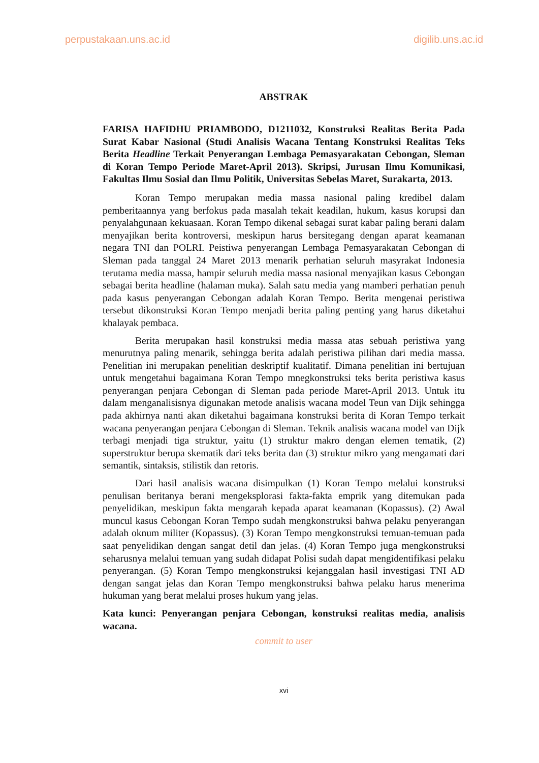perpustakaan.uns.ac.id digilib.uns.ac.id
ABSTRAK
FARISA HAFIDHU PRIAMBODO, D1211032, Konstruksi Realitas Berita Pada Surat Kabar Nasional (Studi Analisis Wacana Tentang Konstruksi Realitas Teks Berita Headline Terkait Penyerangan Lembaga Pemasyarakatan Cebongan, Sleman di Koran Tempo Periode Maret-April 2013). Skripsi, Jurusan Ilmu Komunikasi, Fakultas Ilmu Sosial dan Ilmu Politik, Universitas Sebelas Maret, Surakarta, 2013.
Koran Tempo merupakan media massa nasional paling kredibel dalam pemberitaannya yang berfokus pada masalah tekait keadilan, hukum, kasus korupsi dan penyalahgunaan kekuasaan. Koran Tempo dikenal sebagai surat kabar paling berani dalam menyajikan berita kontroversi, meskipun harus bersitegang dengan aparat keamanan negara TNI dan POLRI. Peistiwa penyerangan Lembaga Pemasyarakatan Cebongan di Sleman pada tanggal 24 Maret 2013 menarik perhatian seluruh masyrakat Indonesia terutama media massa, hampir seluruh media massa nasional menyajikan kasus Cebongan sebagai berita headline (halaman muka). Salah satu media yang mamberi perhatian penuh pada kasus penyerangan Cebongan adalah Koran Tempo. Berita mengenai peristiwa tersebut dikonstruksi Koran Tempo menjadi berita paling penting yang harus diketahui khalayak pembaca.
Berita merupakan hasil konstruksi media massa atas sebuah peristiwa yang menurutnya paling menarik, sehingga berita adalah peristiwa pilihan dari media massa. Penelitian ini merupakan penelitian deskriptif kualitatif. Dimana penelitian ini bertujuan untuk mengetahui bagaimana Koran Tempo mnegkonstruksi teks berita peristiwa kasus penyerangan penjara Cebongan di Sleman pada periode Maret-April 2013. Untuk itu dalam menganalisisnya digunakan metode analisis wacana model Teun van Dijk sehingga pada akhirnya nanti akan diketahui bagaimana konstruksi berita di Koran Tempo terkait wacana penyerangan penjara Cebongan di Sleman. Teknik analisis wacana model van Dijk terbagi menjadi tiga struktur, yaitu (1) struktur makro dengan elemen tematik, (2) superstruktur berupa skematik dari teks berita dan (3) struktur mikro yang mengamati dari semantik, sintaksis, stilistik dan retoris.
Dari hasil analisis wacana disimpulkan (1) Koran Tempo melalui konstruksi penulisan beritanya berani mengeksplorasi fakta-fakta emprik yang ditemukan pada penyelidikan, meskipun fakta mengarah kepada aparat keamanan (Kopassus). (2) Awal muncul kasus Cebongan Koran Tempo sudah mengkonstruksi bahwa pelaku penyerangan adalah oknum militer (Kopassus). (3) Koran Tempo mengkonstruksi temuan-temuan pada saat penyelidikan dengan sangat detil dan jelas. (4) Koran Tempo juga mengkonstruksi seharusnya melalui temuan yang sudah didapat Polisi sudah dapat mengidentifikasi pelaku penyerangan. (5) Koran Tempo mengkonstruksi kejanggalan hasil investigasi TNI AD dengan sangat jelas dan Koran Tempo mengkonstruksi bahwa pelaku harus menerima hukuman yang berat melalui proses hukum yang jelas.
Kata kunci: Penyerangan penjara Cebongan, konstruksi realitas media, analisis wacana.
commit to user
xvi